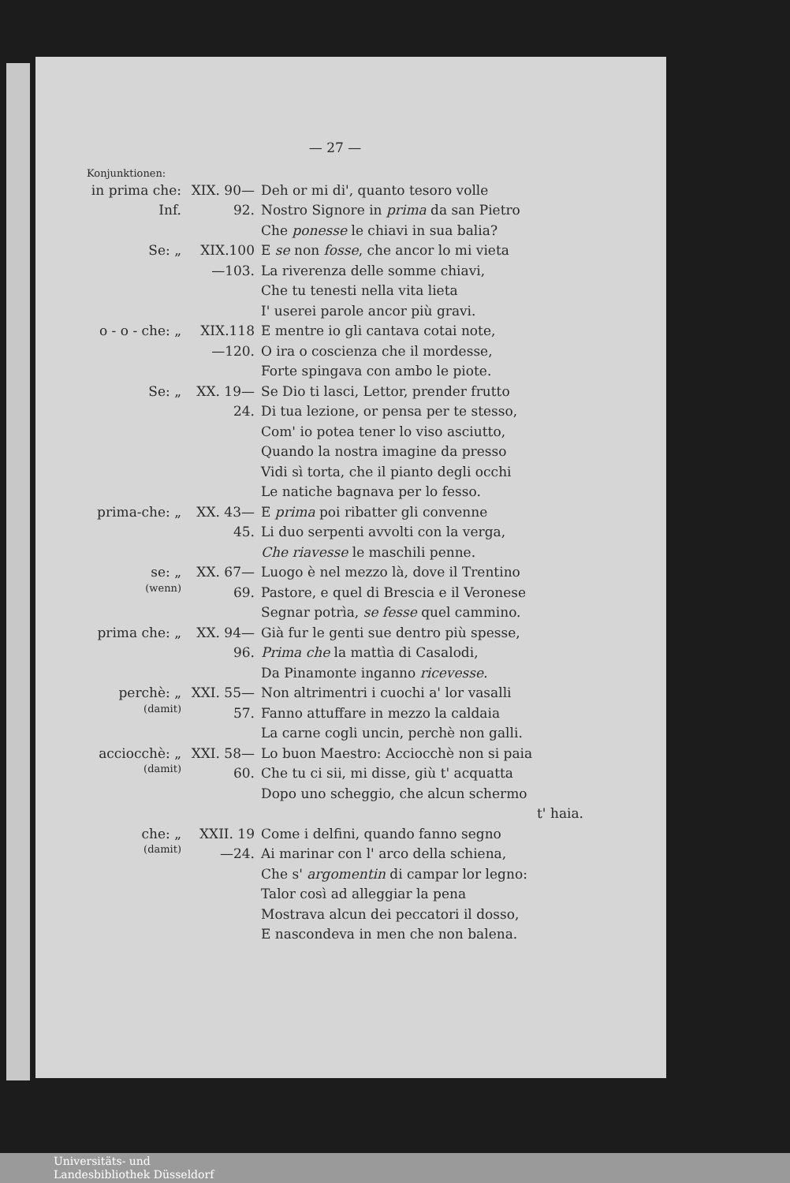— 27 —
Konjunktionen:
in prima che: Inf.
XIX. 90—92.
Deh or mi di', quanto tesoro volle
Nostro Signore in prima da san Pietro
Che ponesse le chiavi in sua balia?
Se: „ XIX.100—103.
E se non fosse, che ancor lo mi vieta
La riverenza delle somme chiavi,
Che tu tenesti nella vita lieta
I' userei parole ancor più gravi.
o - o - che: „
XIX.118—120.
E mentre io gli cantava cotai note,
O ira o coscienza che il mordesse,
Forte spingava con ambo le piote.
Se: „ XX. 19—24.
Se Dio ti lasci, Lettor, prender frutto
Di tua lezione, or pensa per te stesso,
Com' io potea tener lo viso asciutto,
Quando la nostra imagine da presso
Vidi sì torta, che il pianto degli occhi
Le natiche bagnava per lo fesso.
prima-che: „
XX. 43—45.
E prima poi ribatter gli convenne
Li duo serpenti avvolti con la verga,
Che riavesse le maschili penne.
se: „
(wenn)
XX. 67—69.
Luogo è nel mezzo là, dove il Trentino
Pastore, e quel di Brescia e il Veronese
Segnar potrìa, se fesse quel cammino.
prima che: „
XX. 94—96.
Già fur le genti sue dentro più spesse,
Prima che la mattìa di Casalodi,
Da Pinamonte inganno ricevesse.
perchè: „
(damit)
XXI. 55—57.
Non altrimentri i cuochi a' lor vasalli
Fanno attuffare in mezzo la caldaia
La carne cogli uncin, perchè non galli.
acciocchè: „
(damit)
XXI. 58—60.
Lo buon Maestro: Acciocchè non si paia
Che tu ci sii, mi disse, giù t' acquatta
Dopo uno scheggio, che alcun schermo
t' haia.
che: „
(damit)
XXII. 19—24.
Come i delfini, quando fanno segno
Ai marinar con l' arco della schiena,
Che s' argomentin di campar lor legno:
Talor così ad alleggiar la pena
Mostrava alcun dei peccatori il dosso,
E nascondeva in men che non balena.
Universitäts- und
Landesbibliothek Düsseldorf